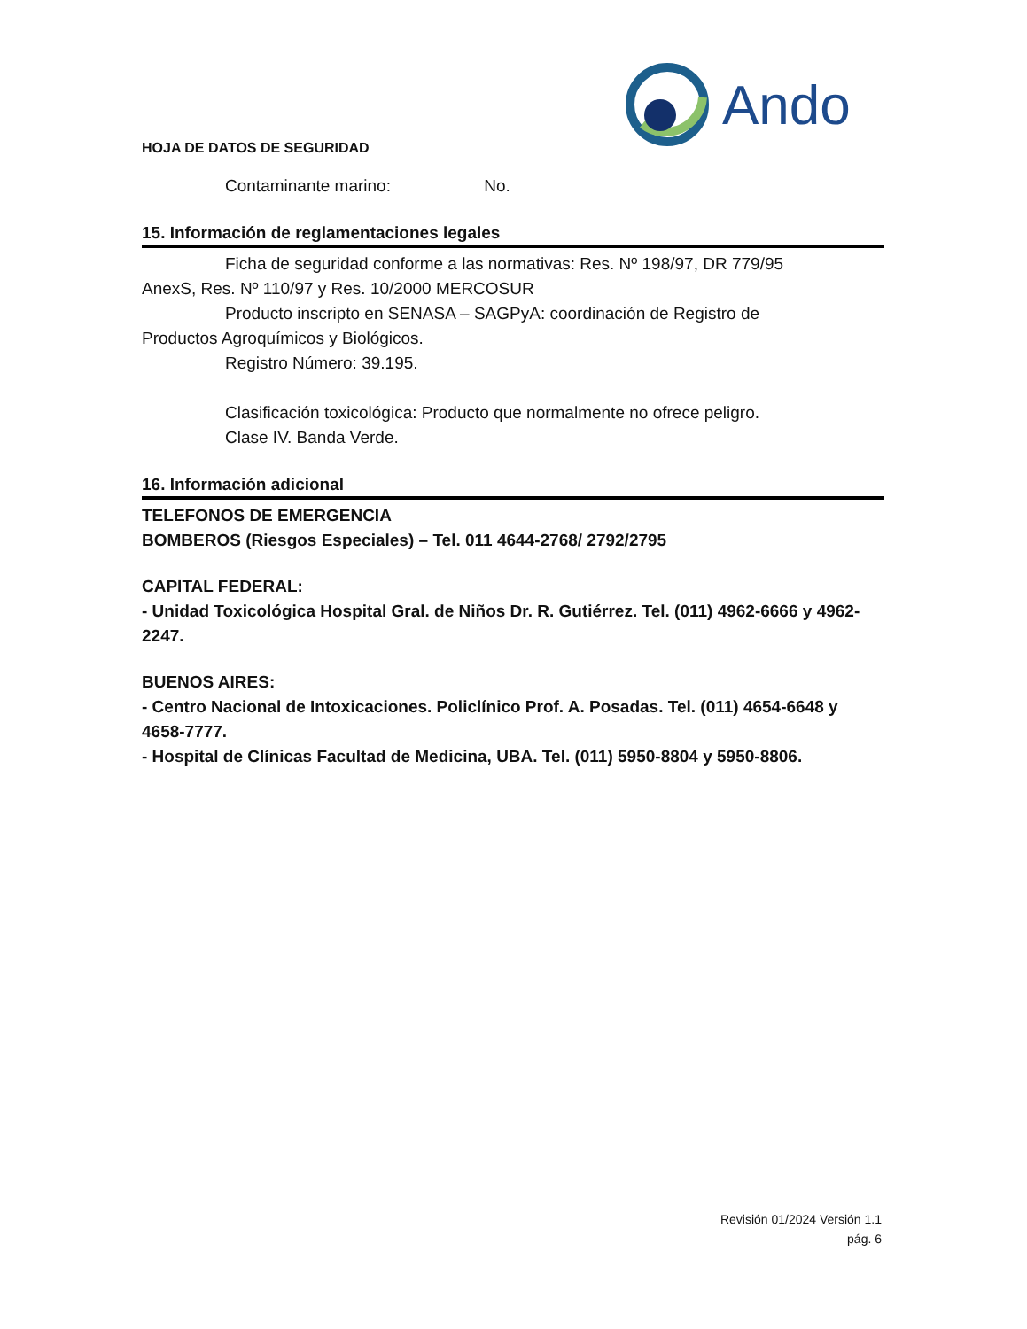Ando
HOJA DE DATOS DE SEGURIDAD
Contaminante marino: No.
15. Información de reglamentaciones legales
Ficha de seguridad conforme a las normativas: Res. Nº 198/97, DR 779/95
AnexS, Res. Nº 110/97 y Res. 10/2000 MERCOSUR
Producto inscripto en SENASA – SAGPyA: coordinación de Registro de
Productos Agroquímicos y Biológicos.
Registro Número: 39.195.
Clasificación toxicológica: Producto que normalmente no ofrece peligro.
Clase IV. Banda Verde.
16. Información adicional
TELEFONOS DE EMERGENCIA
BOMBEROS (Riesgos Especiales) – Tel. 011 4644-2768/ 2792/2795
CAPITAL FEDERAL:
- Unidad Toxicológica Hospital Gral. de Niños Dr. R. Gutiérrez. Tel. (011) 4962-6666 y 4962-2247.
BUENOS AIRES:
- Centro Nacional de Intoxicaciones. Policlínico Prof. A. Posadas. Tel. (011) 4654-6648 y 4658-7777.
- Hospital de Clínicas Facultad de Medicina, UBA. Tel. (011) 5950-8804 y 5950-8806.
Revisión 01/2024 Versión 1.1
pág. 6